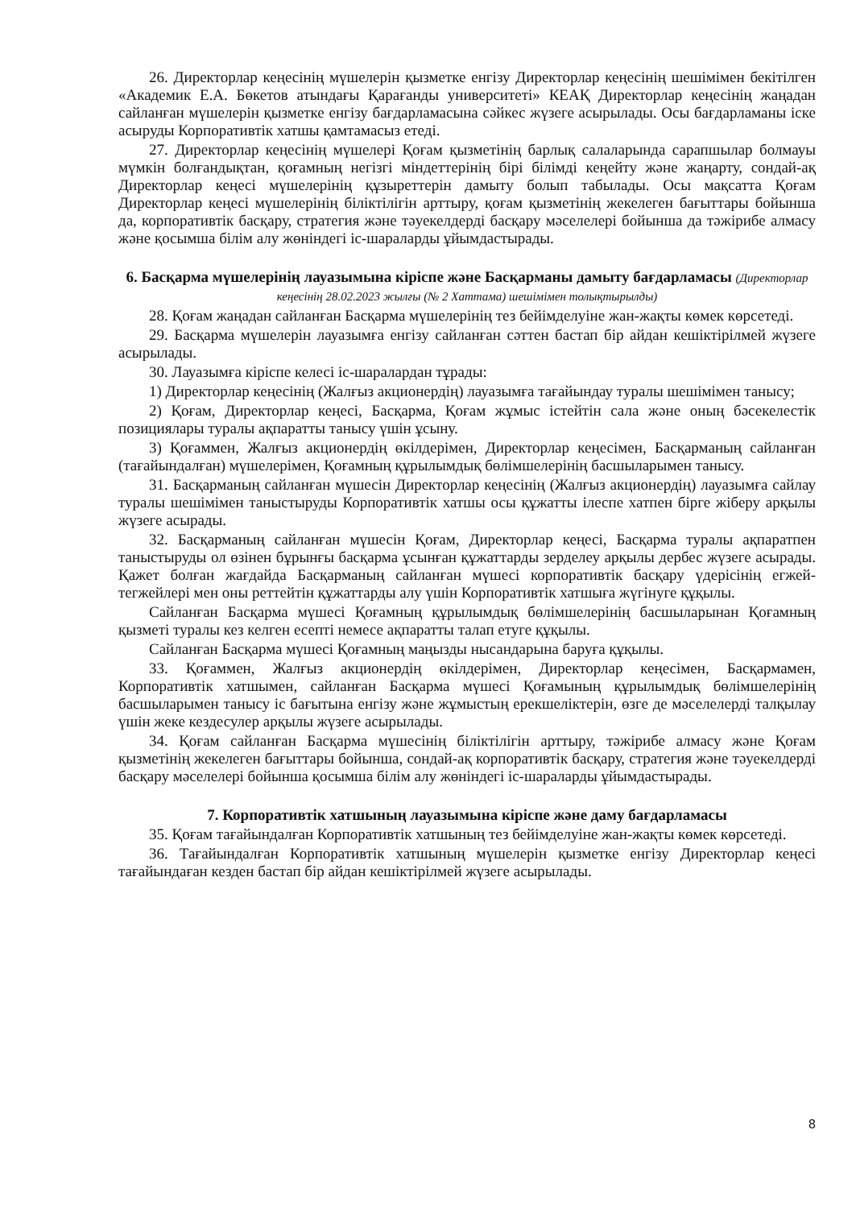26. Директорлар кеңесінің мүшелерін қызметке енгізу Директорлар кеңесінің шешімімен бекітілген «Академик Е.А. Бөкетов атындағы Қарағанды университеті» КЕАҚ Директорлар кеңесінің жаңадан сайланған мүшелерін қызметке енгізу бағдарламасына сәйкес жүзеге асырылады. Осы бағдарламаны іске асыруды Корпоративтік хатшы қамтамасыз етеді.
27. Директорлар кеңесінің мүшелері Қоғам қызметінің барлық салаларында сарапшылар болмауы мүмкін болғандықтан, қоғамның негізгі міндеттерінің бірі білімді кеңейту және жаңарту, сондай-ақ Директорлар кеңесі мүшелерінің құзыреттерін дамыту болып табылады. Осы мақсатта Қоғам Директорлар кеңесі мүшелерінің біліктілігін арттыру, қоғам қызметінің жекелеген бағыттары бойынша да, корпоративтік басқару, стратегия және тәуекелдерді басқару мәселелері бойынша да тәжірибе алмасу және қосымша білім алу жөніндегі іс-шараларды ұйымдастырады.
6. Басқарма мүшелерінің лауазымына кіріспе және Басқарманы дамыту бағдарламасы (Директорлар кеңесінің 28.02.2023 жылғы (№ 2 Хаттама) шешімімен толықтырылды)
28. Қоғам жаңадан сайланған Басқарма мүшелерінің тез бейімделуіне жан-жақты көмек көрсетеді.
29. Басқарма мүшелерін лауазымға енгізу сайланған сәттен бастап бір айдан кешіктірілмей жүзеге асырылады.
30. Лауазымға кіріспе келесі іс-шаралардан тұрады:
1) Директорлар кеңесінің (Жалғыз акционердің) лауазымға тағайындау туралы шешімімен танысу;
2) Қоғам, Директорлар кеңесі, Басқарма, Қоғам жұмыс істейтін сала және оның бәсекелестік позициялары туралы ақпаратты танысу үшін ұсыну.
3) Қоғаммен, Жалғыз акционердің өкілдерімен, Директорлар кеңесімен, Басқарманың сайланған (тағайындалған) мүшелерімен, Қоғамның құрылымдық бөлімшелерінің басшыларымен танысу.
31. Басқарманың сайланған мүшесін Директорлар кеңесінің (Жалғыз акционердің) лауазымға сайлау туралы шешімімен таныстыруды Корпоративтік хатшы осы құжатты ілеспе хатпен бірге жіберу арқылы жүзеге асырады.
32. Басқарманың сайланған мүшесін Қоғам, Директорлар кеңесі, Басқарма туралы ақпаратпен таныстыруды ол өзінен бұрынғы басқарма ұсынған құжаттарды зерделеу арқылы дербес жүзеге асырады. Қажет болған жағдайда Басқарманың сайланған мүшесі корпоративтік басқару үдерісінің егжей-тегжейлері мен оны реттейтін құжаттарды алу үшін Корпоративтік хатшыға жүгінуге құқылы.
Сайланған Басқарма мүшесі Қоғамның құрылымдық бөлімшелерінің басшыларынан Қоғамның қызметі туралы кез келген есепті немесе ақпаратты талап етуге құқылы.
Сайланған Басқарма мүшесі Қоғамның маңызды нысандарына баруға құқылы.
33. Қоғаммен, Жалғыз акционердің өкілдерімен, Директорлар кеңесімен, Басқармамен, Корпоративтік хатшымен, сайланған Басқарма мүшесі Қоғамының құрылымдық бөлімшелерінің басшыларымен танысу іс бағытына енгізу және жұмыстың ерекшеліктерін, өзге де мәселелерді талқылау үшін жеке кездесулер арқылы жүзеге асырылады.
34. Қоғам сайланған Басқарма мүшесінің біліктілігін арттыру, тәжірибе алмасу және Қоғам қызметінің жекелеген бағыттары бойынша, сондай-ақ корпоративтік басқару, стратегия және тәуекелдерді басқару мәселелері бойынша қосымша білім алу жөніндегі іс-шараларды ұйымдастырады.
7. Корпоративтік хатшының лауазымына кіріспе және даму бағдарламасы
35. Қоғам тағайындалған Корпоративтік хатшының тез бейімделуіне жан-жақты көмек көрсетеді.
36. Тағайындалған Корпоративтік хатшының мүшелерін қызметке енгізу Директорлар кеңесі тағайындаған кезден бастап бір айдан кешіктірілмей жүзеге асырылады.
8